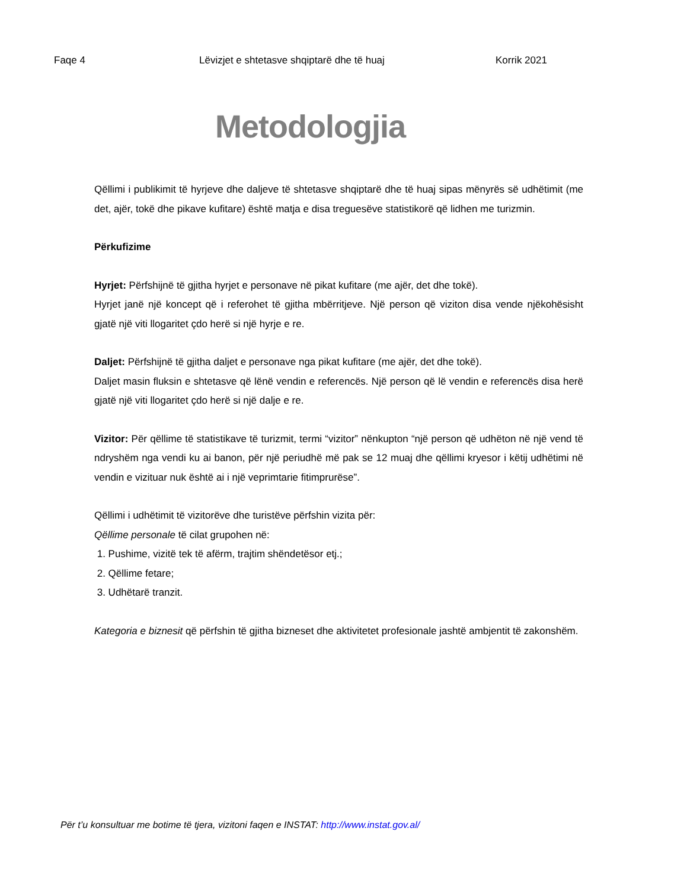Faqe 4 Lëvizjet e shtetasve shqiptarë dhe të huaj Korrik 2021
Metodologjia
Qëllimi i publikimit të hyrjeve dhe daljeve të shtetasve shqiptarë dhe të huaj sipas mënyrës së udhëtimit (me det, ajër, tokë dhe pikave kufitare) është matja e disa treguesëve statistikorë që lidhen me turizmin.
Përkufizime
Hyrjet: Përfshijnë të gjitha hyrjet e personave në pikat kufitare (me ajër, det dhe tokë).
Hyrjet janë një koncept që i referohet të gjitha mbërritjeve. Një person që viziton disa vende njëkohësisht gjatë një viti llogaritet çdo herë si një hyrje e re.
Daljet: Përfshijnë të gjitha daljet e personave nga pikat kufitare (me ajër, det dhe tokë).
Daljet masin fluksin e shtetasve që lënë vendin e referencës. Një person që lë vendin e referencës disa herë gjatë një viti llogaritet çdo herë si një dalje e re.
Vizitor: Për qëllime të statistikave të turizmit, termi “vizitor” nënkupton “një person që udhëton në një vend të ndryshëm nga vendi ku ai banon, për një periudhë më pak se 12 muaj dhe qëllimi kryesor i këtij udhëtimi në vendin e vizituar nuk është ai i një veprimtarie fitimprurëse”.
Qëllimi i udhëtimit të vizitorëve dhe turistëve përfshin vizita për:
Qëllime personale të cilat grupohen në:
1. Pushime, vizitë tek të afërm, trajtim shëndetësor etj.;
2. Qëllime fetare;
3. Udhëtarë tranzit.
Kategoria e biznesit që përfshin të gjitha bizneset dhe aktivitetet profesionale jashtë ambjentit të zakonshëm.
Për t’u konsultuar me botime të tjera, vizitoni faqen e INSTAT: http://www.instat.gov.al/